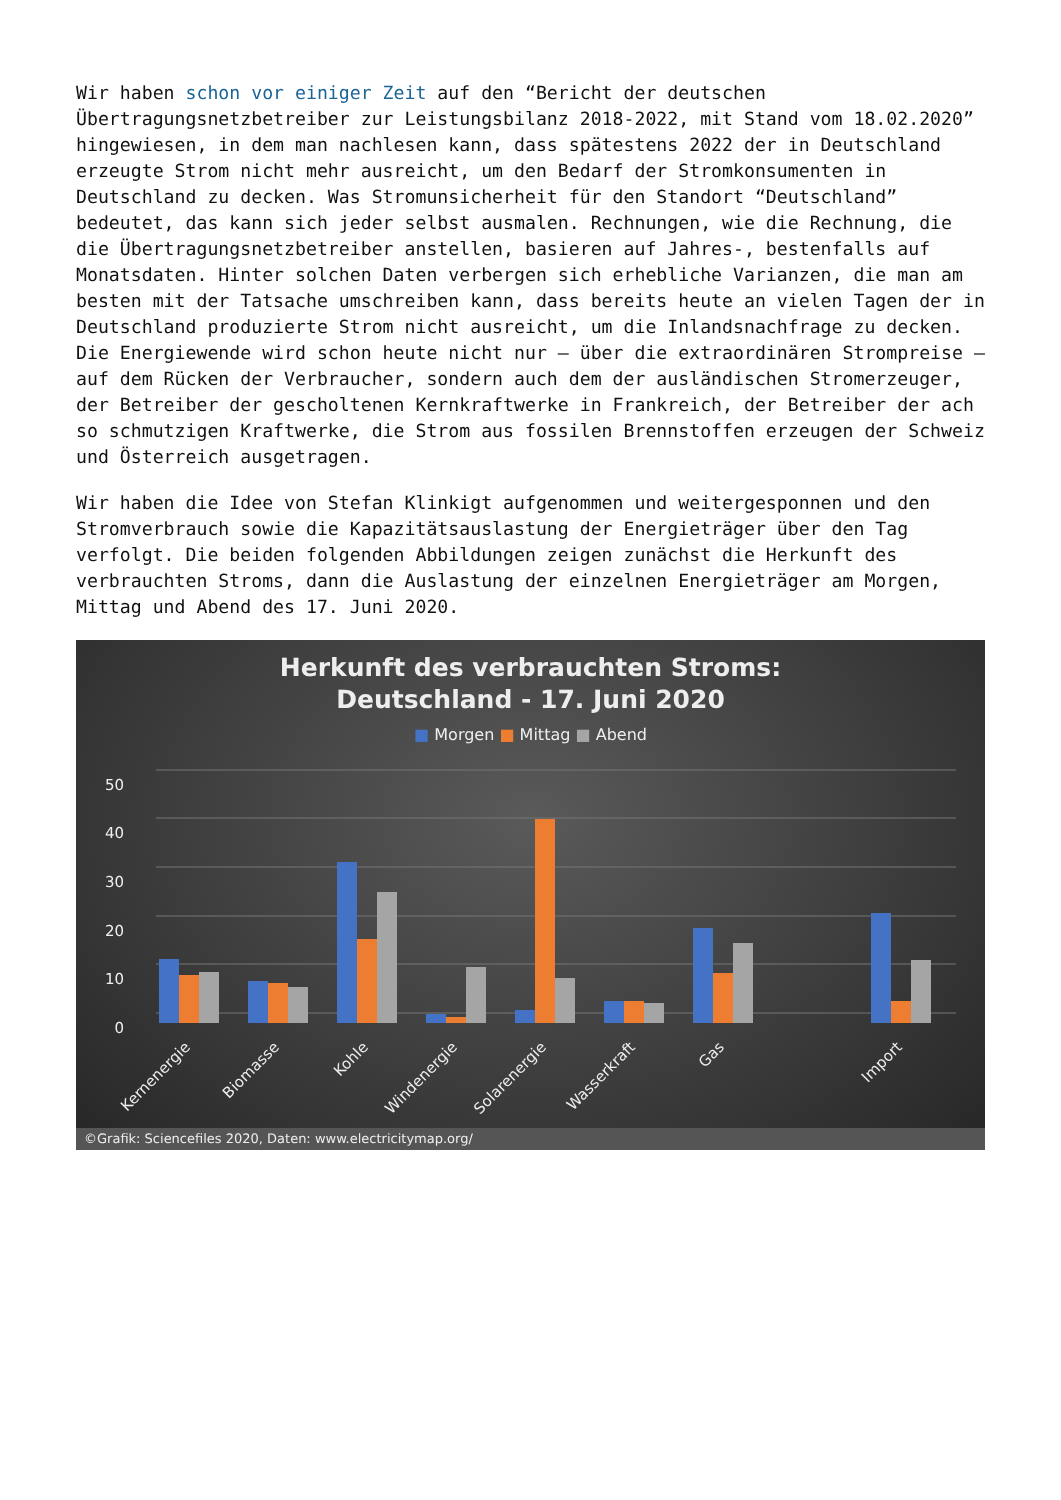Wir haben schon vor einiger Zeit auf den “Bericht der deutschen Übertragungsnetzbetreiber zur Leistungsbilanz 2018-2022, mit Stand vom 18.02.2020” hingewiesen, in dem man nachlesen kann, dass spätestens 2022 der in Deutschland erzeugte Strom nicht mehr ausreicht, um den Bedarf der Stromkonsumenten in Deutschland zu decken. Was Stromunsicherheit für den Standort “Deutschland” bedeutet, das kann sich jeder selbst ausmalen. Rechnungen, wie die Rechnung, die die Übertragungsnetzbetreiber anstellen, basieren auf Jahres-, bestenfalls auf Monatsdaten. Hinter solchen Daten verbergen sich erhebliche Varianzen, die man am besten mit der Tatsache umschreiben kann, dass bereits heute an vielen Tagen der in Deutschland produzierte Strom nicht ausreicht, um die Inlandsnachfrage zu decken. Die Energiewende wird schon heute nicht nur – über die extraordinären Strompreise – auf dem Rücken der Verbraucher, sondern auch dem der ausländischen Stromerzeuger, der Betreiber der gescholtenen Kernkraftwerke in Frankreich, der Betreiber der ach so schmutzigen Kraftwerke, die Strom aus fossilen Brennstoffen erzeugen der Schweiz und Österreich ausgetragen.
Wir haben die Idee von Stefan Klinkigt aufgenommen und weitergesponnen und den Stromverbrauch sowie die Kapazitätsauslastung der Energieträger über den Tag verfolgt. Die beiden folgenden Abbildungen zeigen zunächst die Herkunft des verbrauchten Stroms, dann die Auslastung der einzelnen Energieträger am Morgen, Mittag und Abend des 17. Juni 2020.
Herkunft des verbrauchten Stroms:
Deutschland - 17. Juni 2020
■ Morgen ■ Mittag ■ Abend
50
40
30
20
10
0
Kernenergie
Biomasse
Kohle
Windenergie
Solarenergie
Wasserkraft
Gas
Import
©Grafik: Sciencefiles 2020, Daten: www.electricitymap.org/